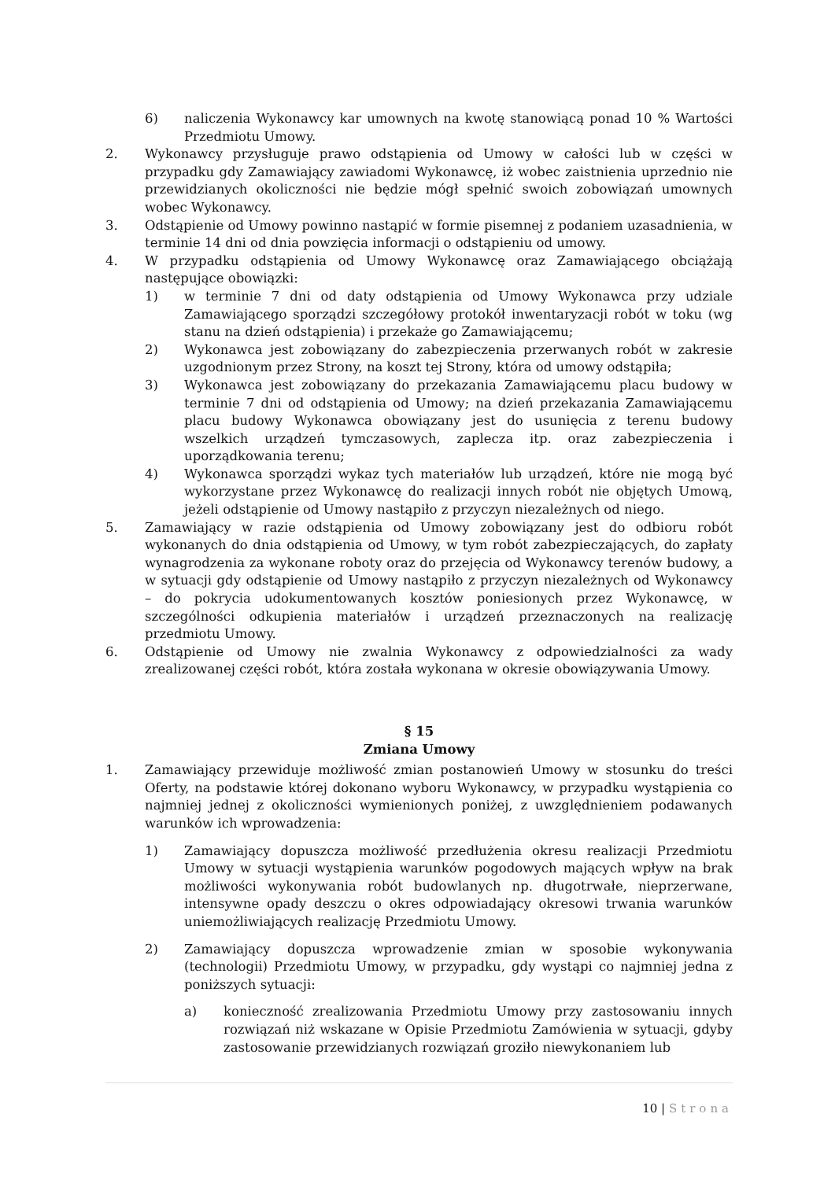6) naliczenia Wykonawcy kar umownych na kwotę stanowiącą ponad 10 % Wartości Przedmiotu Umowy.
2. Wykonawcy przysługuje prawo odstąpienia od Umowy w całości lub w części w przypadku gdy Zamawiający zawiadomi Wykonawcę, iż wobec zaistnienia uprzednio nie przewidzianych okoliczności nie będzie mógł spełnić swoich zobowiązań umownych wobec Wykonawcy.
3. Odstąpienie od Umowy powinno nastąpić w formie pisemnej z podaniem uzasadnienia, w terminie 14 dni od dnia powzięcia informacji o odstąpieniu od umowy.
4. W przypadku odstąpienia od Umowy Wykonawcę oraz Zamawiającego obciążają następujące obowiązki:
1) w terminie 7 dni od daty odstąpienia od Umowy Wykonawca przy udziale Zamawiającego sporządzi szczegółowy protokół inwentaryzacji robót w toku (wg stanu na dzień odstąpienia) i przekaże go Zamawiającemu;
2) Wykonawca jest zobowiązany do zabezpieczenia przerwanych robót w zakresie uzgodnionym przez Strony, na koszt tej Strony, która od umowy odstąpiła;
3) Wykonawca jest zobowiązany do przekazania Zamawiającemu placu budowy w terminie 7 dni od odstąpienia od Umowy; na dzień przekazania Zamawiającemu placu budowy Wykonawca obowiązany jest do usunięcia z terenu budowy wszelkich urządzeń tymczasowych, zaplecza itp. oraz zabezpieczenia i uporządkowania terenu;
4) Wykonawca sporządzi wykaz tych materiałów lub urządzeń, które nie mogą być wykorzystane przez Wykonawcę do realizacji innych robót nie objętych Umową, jeżeli odstąpienie od Umowy nastąpiło z przyczyn niezależnych od niego.
5. Zamawiający w razie odstąpienia od Umowy zobowiązany jest do odbioru robót wykonanych do dnia odstąpienia od Umowy, w tym robót zabezpieczających, do zapłaty wynagrodzenia za wykonane roboty oraz do przejęcia od Wykonawcy terenów budowy, a w sytuacji gdy odstąpienie od Umowy nastąpiło z przyczyn niezależnych od Wykonawcy – do pokrycia udokumentowanych kosztów poniesionych przez Wykonawcę, w szczególności odkupienia materiałów i urządzeń przeznaczonych na realizację przedmiotu Umowy.
6. Odstąpienie od Umowy nie zwalnia Wykonawcy z odpowiedzialności za wady zrealizowanej części robót, która została wykonana w okresie obowiązywania Umowy.
§ 15
Zmiana Umowy
1. Zamawiający przewiduje możliwość zmian postanowień Umowy w stosunku do treści Oferty, na podstawie której dokonano wyboru Wykonawcy, w przypadku wystąpienia co najmniej jednej z okoliczności wymienionych poniżej, z uwzględnieniem podawanych warunków ich wprowadzenia:
1) Zamawiający dopuszcza możliwość przedłużenia okresu realizacji Przedmiotu Umowy w sytuacji wystąpienia warunków pogodowych mających wpływ na brak możliwości wykonywania robót budowlanych np. długotrwałe, nieprzerwane, intensywne opady deszczu o okres odpowiadający okresowi trwania warunków uniemożliwiających realizację Przedmiotu Umowy.
2) Zamawiający dopuszcza wprowadzenie zmian w sposobie wykonywania (technologii) Przedmiotu Umowy, w przypadku, gdy wystąpi co najmniej jedna z poniższych sytuacji:
a) konieczność zrealizowania Przedmiotu Umowy przy zastosowaniu innych rozwiązań niż wskazane w Opisie Przedmiotu Zamówienia w sytuacji, gdyby zastosowanie przewidzianych rozwiązań groziło niewykonaniem lub
10 | Strona